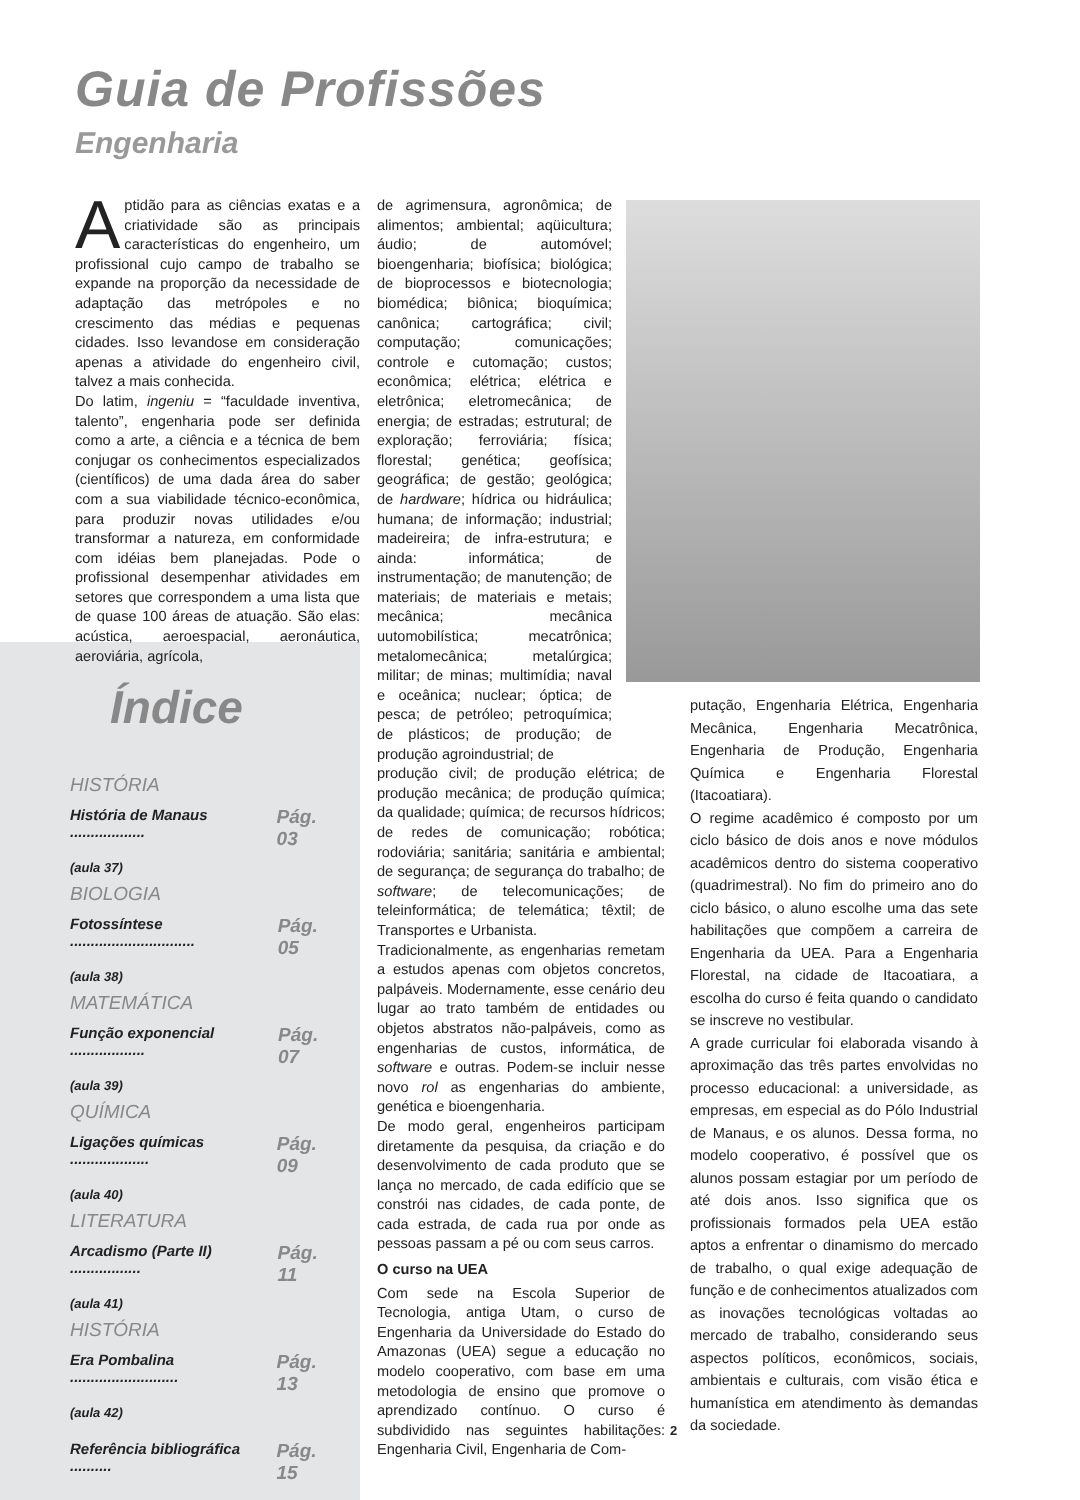Guia de Profissões
Engenharia
Aptidão para as ciências exatas e a criatividade são as principais características do engenheiro, um profissional cujo campo de trabalho se expande na proporção da necessidade de adaptação das metrópoles e no crescimento das médias e pequenas cidades. Isso levandose em consideração apenas a atividade do engenheiro civil, talvez a mais conhecida.
Do latim, ingeniu = “faculdade inventiva, talento”, engenharia pode ser definida como a arte, a ciência e a técnica de bem conjugar os conhecimentos especializados (científicos) de uma dada área do saber com a sua viabilidade técnico-econômica, para produzir novas utilidades e/ou transformar a natureza, em conformidade com idéias bem planejadas. Pode o profissional desempenhar atividades em setores que correspondem a uma lista que de quase 100 áreas de atuação. São elas: acústica, aeroespacial, aeronáutica, aeroviária, agrícola,
de agrimensura, agronômica; de alimentos; ambiental; aqüicultura; áudio; de automóvel; bioengenharia; biofísica; biológica; de bioprocessos e biotecnologia; biomédica; biônica; bioquímica; canônica; cartográfica; civil; computação; comunicações; controle e cutomação; custos; econômica; elétrica; elétrica e eletrônica; eletromecânica; de energia; de estradas; estrutural; de exploração; ferroviária; física; florestal; genética; geofísica; geográfica; de gestão; geológica; de hardware; hídrica ou hidráulica; humana; de informação; industrial; madeireira; de infra-estrutura; e ainda: informática; de instrumentação; de manutenção; de materiais; de materiais e metais; mecânica; mecânica uutomobilística; mecatrônica; metalomecânica; metalúrgica; militar; de minas; multimídia; naval e oceânica; nuclear; óptica; de pesca; de petróleo; petroquímica; de plásticos; de produção; de produção agroindustrial; de
produção civil; de produção elétrica; de produção mecânica; de produção química; da qualidade; química; de recursos hídricos; de redes de comunicação; robótica; rodoviária; sanitária; sanitária e ambiental; de segurança; de segurança do trabalho; de software; de telecomunicações; de teleinformática; de telemática; têxtil; de Transportes e Urbanista.
Tradicionalmente, as engenharias remetam a estudos apenas com objetos concretos, palpáveis. Modernamente, esse cenário deu lugar ao trato também de entidades ou objetos abstratos não-palpáveis, como as engenharias de custos, informática, de software e outras. Podem-se incluir nesse novo rol as engenharias do ambiente, genética e bioengenharia.
De modo geral, engenheiros participam diretamente da pesquisa, da criação e do desenvolvimento de cada produto que se lança no mercado, de cada edifício que se constrói nas cidades, de cada ponte, de cada estrada, de cada rua por onde as pessoas passam a pé ou com seus carros.
O curso na UEA
Com sede na Escola Superior de Tecnologia, antiga Utam, o curso de Engenharia da Universidade do Estado do Amazonas (UEA) segue a educação no modelo cooperativo, com base em uma metodologia de ensino que promove o aprendizado contínuo. O curso é subdividido nas seguintes habilitações: Engenharia Civil, Engenharia de Com-
putação, Engenharia Elétrica, Engenharia Mecânica, Engenharia Mecatrônica, Engenharia de Produção, Engenharia Química e Engenharia Florestal (Itacoatiara).
O regime acadêmico é composto por um ciclo básico de dois anos e nove módulos acadêmicos dentro do sistema cooperativo (quadrimestral). No fim do primeiro ano do ciclo básico, o aluno escolhe uma das sete habilitações que compõem a carreira de Engenharia da UEA. Para a Engenharia Florestal, na cidade de Itacoatiara, a escolha do curso é feita quando o candidato se inscreve no vestibular.
A grade curricular foi elaborada visando à aproximação das três partes envolvidas no processo educacional: a universidade, as empresas, em especial as do Pólo Industrial de Manaus, e os alunos. Dessa forma, no modelo cooperativo, é possível que os alunos possam estagiar por um período de até dois anos. Isso significa que os profissionais formados pela UEA estão aptos a enfrentar o dinamismo do mercado de trabalho, o qual exige adequação de função e de conhecimentos atualizados com as inovações tecnológicas voltadas ao mercado de trabalho, considerando seus aspectos políticos, econômicos, sociais, ambientais e culturais, com visão ética e humanística em atendimento às demandas da sociedade.
Índice
HISTÓRIA
História de Manaus .................. Pág. 03
(aula 37)
BIOLOGIA
Fotossíntese .............................. Pág. 05
(aula 38)
MATEMÁTICA
Função exponencial .................. Pág. 07
(aula 39)
QUÍMICA
Ligações químicas ................... Pág. 09
(aula 40)
LITERATURA
Arcadismo (Parte II) ................. Pág. 11
(aula 41)
HISTÓRIA
Era Pombalina .......................... Pág. 13
(aula 42)
Referência bibliográfica .......... Pág. 15
2